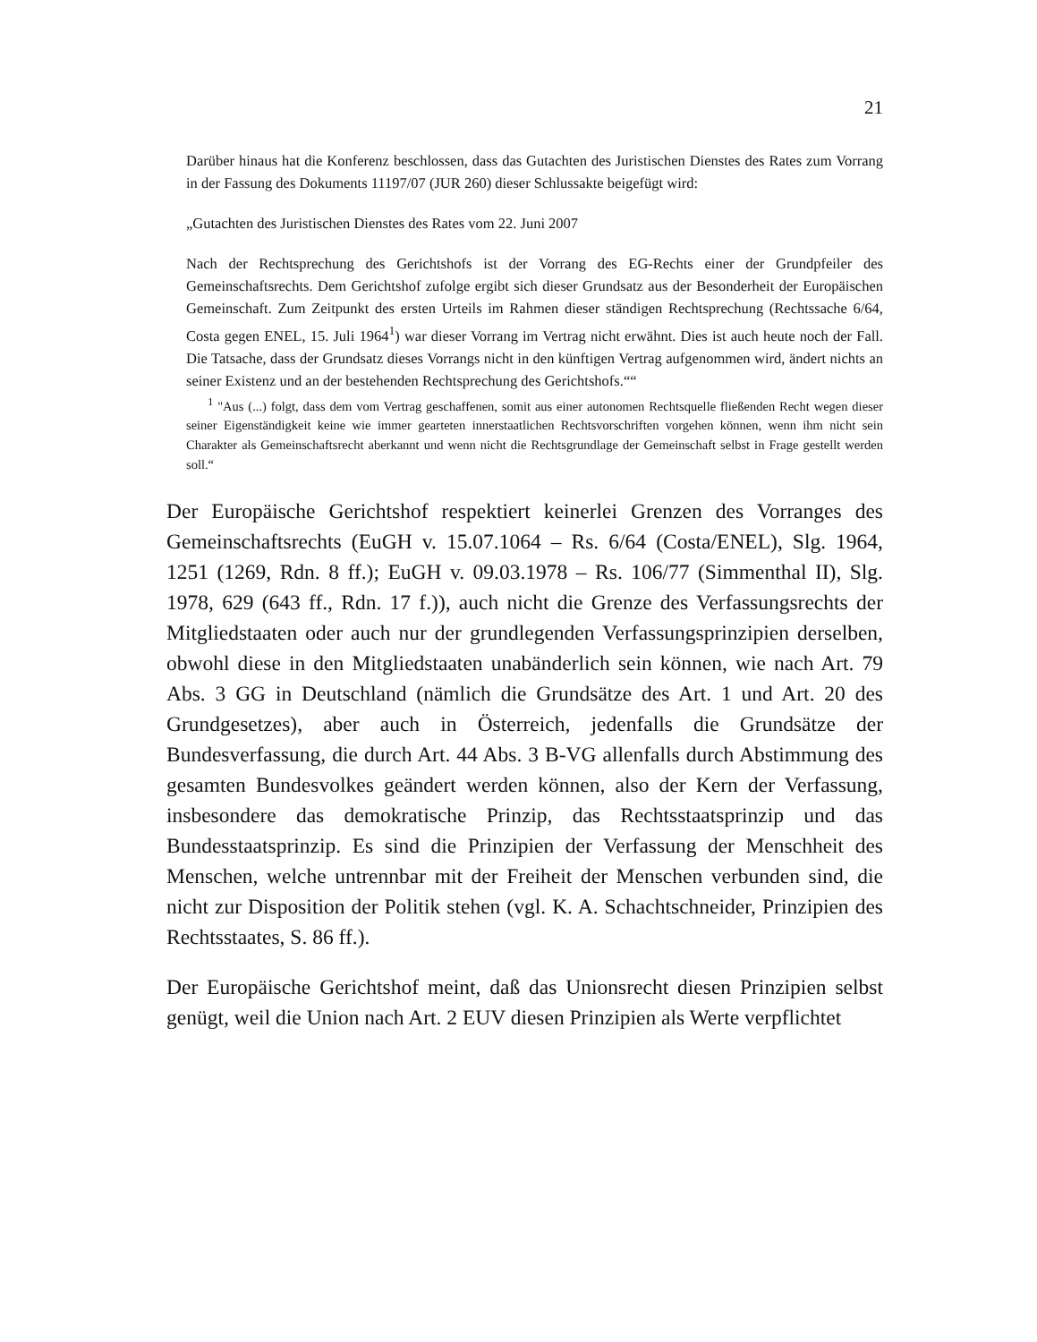21
Darüber hinaus hat die Konferenz beschlossen, dass das Gutachten des Juristischen Dienstes des Rates zum Vorrang in der Fassung des Dokuments 11197/07 (JUR 260) dieser Schlussakte beigefügt wird:
„Gutachten des Juristischen Dienstes des Rates vom 22. Juni 2007
Nach der Rechtsprechung des Gerichtshofs ist der Vorrang des EG-Rechts einer der Grundpfeiler des Gemeinschaftsrechts. Dem Gerichtshof zufolge ergibt sich dieser Grundsatz aus der Besonderheit der Europäischen Gemeinschaft. Zum Zeitpunkt des ersten Urteils im Rahmen dieser ständigen Rechtsprechung (Rechtssache 6/64, Costa gegen ENEL, 15. Juli 1964<sup>1</sup>) war dieser Vorrang im Vertrag nicht erwähnt. Dies ist auch heute noch der Fall. Die Tatsache, dass der Grundsatz dieses Vorrangs nicht in den künftigen Vertrag aufgenommen wird, ändert nichts an seiner Existenz und an der bestehenden Rechtsprechung des Gerichtshofs.““
<sup>1</sup> "Aus (...) folgt, dass dem vom Vertrag geschaffenen, somit aus einer autonomen Rechtsquelle fließenden Recht wegen dieser seiner Eigenständigkeit keine wie immer gearteten innerstaatlichen Rechtsvorschriften vorgehen können, wenn ihm nicht sein Charakter als Gemeinschaftsrecht aberkannt und wenn nicht die Rechtsgrundlage der Gemeinschaft selbst in Frage gestellt werden soll.“
Der Europäische Gerichtshof respektiert keinerlei Grenzen des Vorranges des Gemeinschaftsrechts (EuGH v. 15.07.1064 – Rs. 6/64 (Costa/ENEL), Slg. 1964, 1251 (1269, Rdn. 8 ff.); EuGH v. 09.03.1978 – Rs. 106/77 (Simmenthal II), Slg. 1978, 629 (643 ff., Rdn. 17 f.)), auch nicht die Grenze des Verfassungsrechts der Mitgliedstaaten oder auch nur der grundlegenden Verfassungsprinzipien derselben, obwohl diese in den Mitgliedstaaten unabänderlich sein können, wie nach Art. 79 Abs. 3 GG in Deutschland (nämlich die Grundsätze des Art. 1 und Art. 20 des Grundgesetzes), aber auch in Österreich, jedenfalls die Grundsätze der Bundesverfassung, die durch Art. 44 Abs. 3 B-VG allenfalls durch Abstimmung des gesamten Bundesvolkes geändert werden können, also der Kern der Verfassung, insbesondere das demokratische Prinzip, das Rechtsstaatsprinzip und das Bundesstaatsprinzip. Es sind die Prinzipien der Verfassung der Menschheit des Menschen, welche untrennbar mit der Freiheit der Menschen verbunden sind, die nicht zur Disposition der Politik stehen (vgl. K. A. Schachtschneider, Prinzipien des Rechtsstaates, S. 86 ff.).
Der Europäische Gerichtshof meint, daß das Unionsrecht diesen Prinzipien selbst genügt, weil die Union nach Art. 2 EUV diesen Prinzipien als Werte verpflichtet